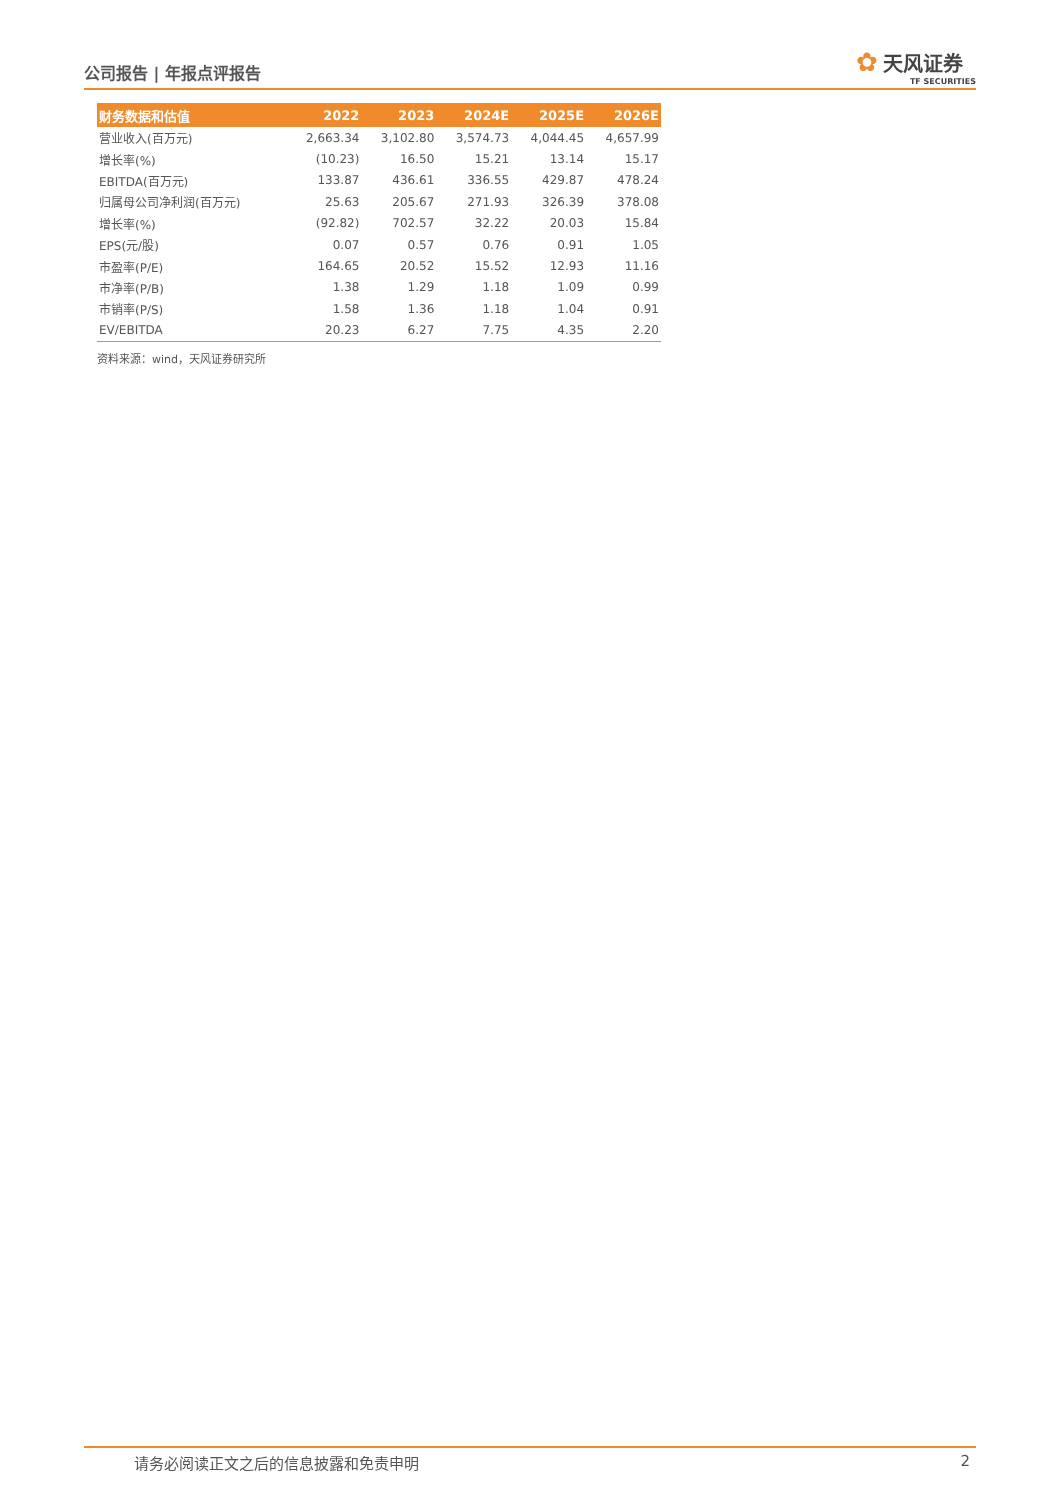公司报告 | 年报点评报告
✿ 天风证券
TF SECURITIES
| 财务数据和估值 | 2022 | 2023 | 2024E | 2025E | 2026E |
| --- | --- | --- | --- | --- | --- |
| 营业收入(百万元) | 2,663.34 | 3,102.80 | 3,574.73 | 4,044.45 | 4,657.99 |
| 增长率(%) | (10.23) | 16.50 | 15.21 | 13.14 | 15.17 |
| EBITDA(百万元) | 133.87 | 436.61 | 336.55 | 429.87 | 478.24 |
| 归属母公司净利润(百万元) | 25.63 | 205.67 | 271.93 | 326.39 | 378.08 |
| 增长率(%) | (92.82) | 702.57 | 32.22 | 20.03 | 15.84 |
| EPS(元/股) | 0.07 | 0.57 | 0.76 | 0.91 | 1.05 |
| 市盈率(P/E) | 164.65 | 20.52 | 15.52 | 12.93 | 11.16 |
| 市净率(P/B) | 1.38 | 1.29 | 1.18 | 1.09 | 0.99 |
| 市销率(P/S) | 1.58 | 1.36 | 1.18 | 1.04 | 0.91 |
| EV/EBITDA | 20.23 | 6.27 | 7.75 | 4.35 | 2.20 |
资料来源：wind，天风证券研究所
请务必阅读正文之后的信息披露和免责申明 2